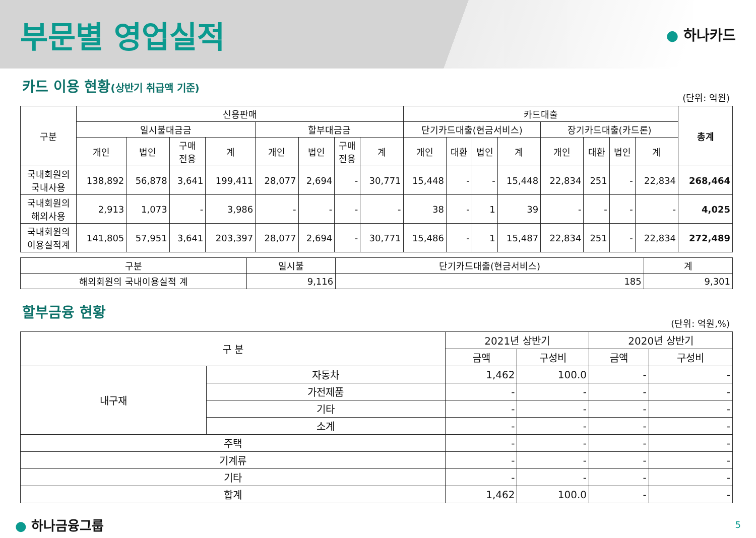부문별 영업실적
● 하나카드
카드 이용 현황(상반기 취급액 기준)
(단위: 억원)
| 구분 | 신용판매 | | | | | | | | 카드대출 | | | | | | | | 총계 |
| --- | --- | --- | --- | --- | --- | --- | --- | --- | --- | --- | --- | --- | --- | --- | --- | --- | --- |
| | 일시불대금금 | | | | 할부대금금 | | | | 단기카드대출(현금서비스) | | | | 장기카드대출(카드론) | | | | |
| | 개인 | 법인 | 구매 전용 | 계 | 개인 | 법인 | 구매 전용 | 계 | 개인 | 대환 | 법인 | 계 | 개인 | 대환 | 법인 | 계 | |
| 국내회원의 국내사용 | 138,892 | 56,878 | 3,641 | 199,411 | 28,077 | 2,694 | - | 30,771 | 15,448 | - | - | 15,448 | 22,834 | 251 | - | 22,834 | 268,464 |
| 국내회원의 해외사용 | 2,913 | 1,073 | - | 3,986 | - | - | - | - | 38 | - | 1 | 39 | - | - | - | - | 4,025 |
| 국내회원의 이용실적계 | 141,805 | 57,951 | 3,641 | 203,397 | 28,077 | 2,694 | - | 30,771 | 15,486 | - | 1 | 15,487 | 22,834 | 251 | - | 22,834 | 272,489 |
| 구분 | 일시불 | 단기카드대출(현금서비스) | 계 |
| --- | --- | --- | --- |
| 해외회원의 국내이용실적 계 | 9,116 | 185 | 9,301 |
할부금융 현황
(단위: 억원,%)
| 구 분 | | 2021년 상반기 | | 2020년 상반기 | |
| --- | --- | --- | --- | --- | --- |
| | | 금액 | 구성비 | 금액 | 구성비 |
| 내구재 | 자동차 | 1,462 | 100.0 | - | - |
| | 가전제품 | - | - | - | - |
| | 기타 | - | - | - | - |
| | 소계 | - | - | - | - |
| 주택 | | - | - | - | - |
| 기계류 | | - | - | - | - |
| 기타 | | - | - | - | - |
| 합계 | | 1,462 | 100.0 | - | - |
● 하나금융그룹 5